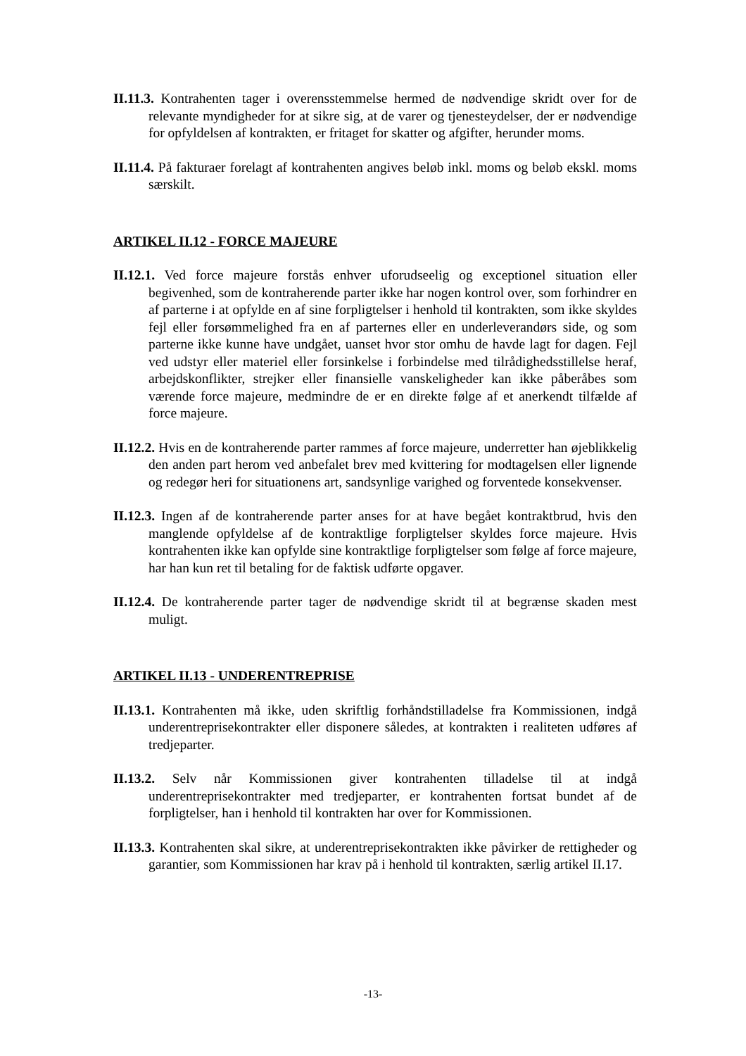II.11.3. Kontrahenten tager i overensstemmelse hermed de nødvendige skridt over for de relevante myndigheder for at sikre sig, at de varer og tjenesteydelser, der er nødvendige for opfyldelsen af kontrakten, er fritaget for skatter og afgifter, herunder moms.
II.11.4. På fakturaer forelagt af kontrahenten angives beløb inkl. moms og beløb ekskl. moms særskilt.
ARTIKEL II.12 - FORCE MAJEURE
II.12.1. Ved force majeure forstås enhver uforudseelig og exceptionel situation eller begivenhed, som de kontraherende parter ikke har nogen kontrol over, som forhindrer en af parterne i at opfylde en af sine forpligtelser i henhold til kontrakten, som ikke skyldes fejl eller forsømmelighed fra en af parternes eller en underleverandørs side, og som parterne ikke kunne have undgået, uanset hvor stor omhu de havde lagt for dagen. Fejl ved udstyr eller materiel eller forsinkelse i forbindelse med tilrådighedsstillelse heraf, arbejdskonflikter, strejker eller finansielle vanskeligheder kan ikke påberåbes som værende force majeure, medmindre de er en direkte følge af et anerkendt tilfælde af force majeure.
II.12.2. Hvis en de kontraherende parter rammes af force majeure, underretter han øjeblikkelig den anden part herom ved anbefalet brev med kvittering for modtagelsen eller lignende og redegør heri for situationens art, sandsynlige varighed og forventede konsekvenser.
II.12.3. Ingen af de kontraherende parter anses for at have begået kontraktbrud, hvis den manglende opfyldelse af de kontraktlige forpligtelser skyldes force majeure. Hvis kontrahenten ikke kan opfylde sine kontraktlige forpligtelser som følge af force majeure, har han kun ret til betaling for de faktisk udførte opgaver.
II.12.4. De kontraherende parter tager de nødvendige skridt til at begrænse skaden mest muligt.
ARTIKEL II.13 - UNDERENTREPRISE
II.13.1. Kontrahenten må ikke, uden skriftlig forhåndstilladelse fra Kommissionen, indgå underentreprisekontrakter eller disponere således, at kontrakten i realiteten udføres af tredjeparter.
II.13.2. Selv når Kommissionen giver kontrahenten tilladelse til at indgå underentreprisekontrakter med tredjeparter, er kontrahenten fortsat bundet af de forpligtelser, han i henhold til kontrakten har over for Kommissionen.
II.13.3. Kontrahenten skal sikre, at underentreprisekontrakten ikke påvirker de rettigheder og garantier, som Kommissionen har krav på i henhold til kontrakten, særlig artikel II.17.
-13-